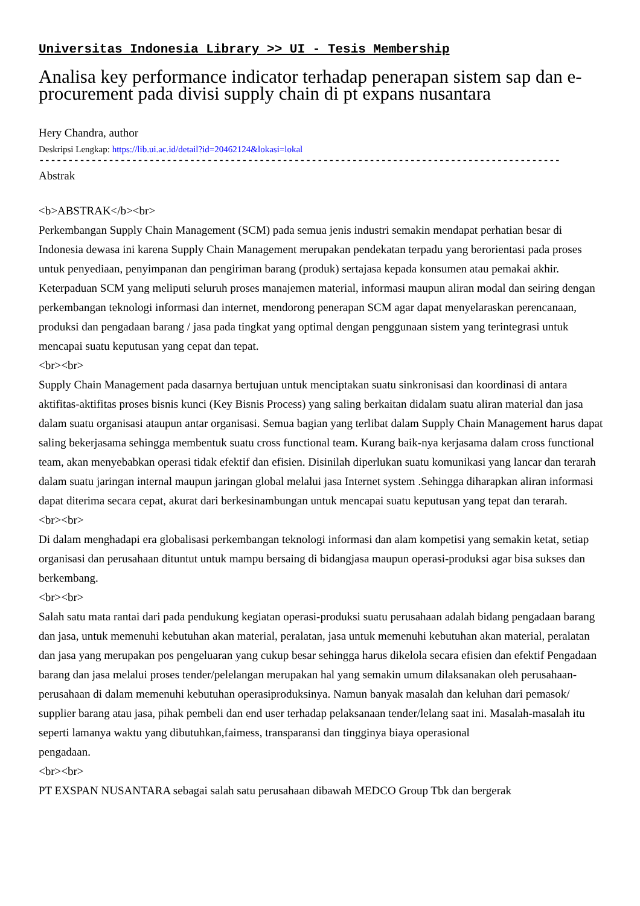Universitas Indonesia Library >> UI - Tesis Membership
Analisa key performance indicator terhadap penerapan sistem sap dan e-procurement pada divisi supply chain di pt expans nusantara
Hery Chandra, author
Deskripsi Lengkap: https://lib.ui.ac.id/detail?id=20462124&lokasi=lokal
------------------------------------------------------------------------------------------
Abstrak
<b>ABSTRAK</b><br>
Perkembangan Supply Chain Management (SCM) pada semua jenis industri semakin mendapat perhatian besar di Indonesia dewasa ini karena Supply Chain Management merupakan pendekatan terpadu yang berorientasi pada proses untuk penyediaan, penyimpanan dan pengiriman barang (produk) sertajasa kepada konsumen atau pemakai akhir. Keterpaduan SCM yang meliputi seluruh proses manajemen material, informasi maupun aliran modal dan seiring dengan perkembangan teknologi informasi dan internet, mendorong penerapan SCM agar dapat menyelaraskan perencanaan, produksi dan pengadaan barang / jasa pada tingkat yang optimal dengan penggunaan sistem yang terintegrasi untuk mencapai suatu keputusan yang cepat dan tepat.
<br><br>
Supply Chain Management pada dasarnya bertujuan untuk menciptakan suatu sinkronisasi dan koordinasi di antara aktifitas-aktifitas proses bisnis kunci (Key Bisnis Process) yang saling berkaitan didalam suatu aliran material dan jasa dalam suatu organisasi ataupun antar organisasi. Semua bagian yang terlibat dalam Supply Chain Management harus dapat saling bekerjasama sehingga membentuk suatu cross functional team. Kurang baik-nya kerjasama dalam cross functional team, akan menyebabkan operasi tidak efektif dan efisien. Disinilah diperlukan suatu komunikasi yang lancar dan terarah dalam suatu jaringan internal maupun jaringan global melalui jasa Internet system .Sehingga diharapkan aliran informasi dapat diterima secara cepat, akurat dari berkesinambungan untuk mencapai suatu keputusan yang tepat dan terarah.
<br><br>
Di dalam menghadapi era globalisasi perkembangan teknologi informasi dan alam kompetisi yang semakin ketat, setiap organisasi dan perusahaan dituntut untuk mampu bersaing di bidangjasa maupun operasi-produksi agar bisa sukses dan berkembang.
<br><br>
Salah satu mata rantai dari pada pendukung kegiatan operasi-produksi suatu perusahaan adalah bidang pengadaan barang dan jasa, untuk memenuhi kebutuhan akan material, peralatan, jasa untuk memenuhi kebutuhan akan material, peralatan dan jasa yang merupakan pos pengeluaran yang cukup besar sehingga harus dikelola secara efisien dan efektif Pengadaan barang dan jasa melalui proses tender/pelelangan merupakan hal yang semakin umum dilaksanakan oleh perusahaan-perusahaan di dalam memenuhi kebutuhan operasiproduksinya. Namun banyak masalah dan keluhan dari pemasok/ supplier barang atau jasa, pihak pembeli dan end user terhadap pelaksanaan tender/lelang saat ini. Masalah-masalah itu seperti lamanya waktu yang dibutuhkan,faimess, transparansi dan tingginya biaya operasional
pengadaan.
<br><br>
PT EXSPAN NUSANTARA sebagai salah satu perusahaan dibawah MEDCO Group Tbk dan bergerak